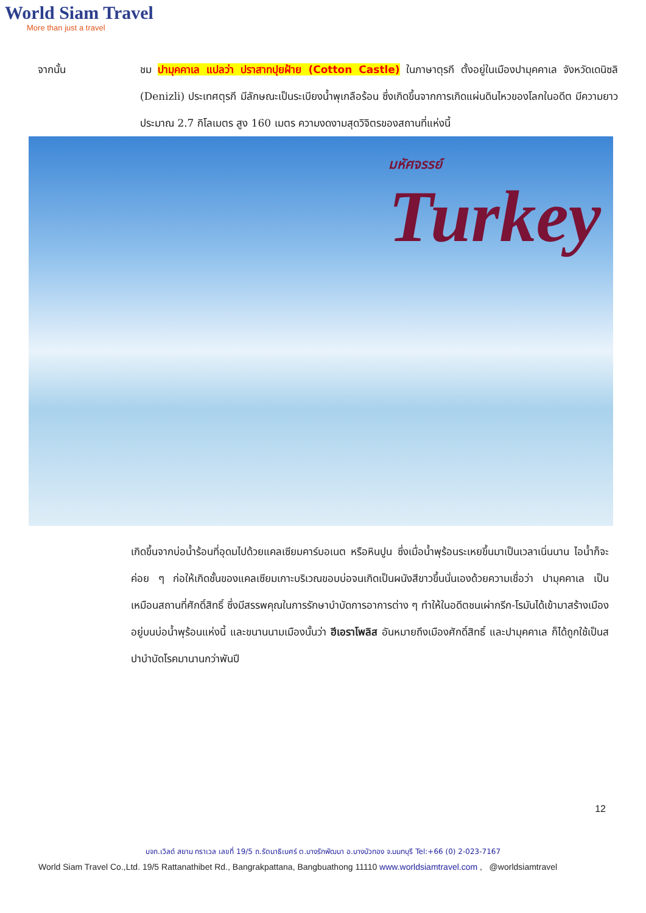World Siam Travel
More than just a travel
จากนั้น ชม ปามุคคาเล แปลว่า ปราสาทปุยฝ้าย (Cotton Castle) ในภาษาตุรกี ตั้งอยู่ในเมืองปามุคคาเล จังหวัดเดนิซลิ (Denizli) ประเทศตุรกี มีลักษณะเป็นระเบียงน้ำพุเกลือร้อน ซึ่งเกิดขึ้นจากการเกิดแผ่นดินไหวของโลกในอดีต มีความยาวประมาณ 2.7 กิโลเมตร สูง 160 เมตร ความงดงามสุดวิจิตรของสถานที่แห่งนี้
มหัศจรรย์
Turkey
เกิดขึ้นจากบ่อน้ำร้อนที่อุดมไปด้วยแคลเซียมคาร์บอเนต หรือหินปูน ซึ่งเมื่อน้ำพุร้อนระเหยขึ้นมาเป็นเวลาเนิ่นนาน ไอน้ำก็จะค่อย ๆ ก่อให้เกิดชั้นของแคลเซียมเกาะบริเวณขอบบ่อจนเกิดเป็นผนังสีขาวขึ้นนั่นเองด้วยความเชื่อว่า ปามุคคาเล เป็นเหมือนสถานที่ศักดิ์สิทธิ์ ซึ่งมีสรรพคุณในการรักษาบำบัดการอาการต่าง ๆ ทำให้ในอดีตชนเผ่ากรีก-โรมันได้เข้ามาสร้างเมืองอยู่บนบ่อน้ำพุร้อนแห่งนี้ และขนานนามเมืองนั้นว่า ฮีเอราโพลิส อันหมายถึงเมืองศักดิ์สิทธิ์ และปามุคคาเล ก็ได้ถูกใช้เป็นสปาบำบัดโรคมานานกว่าพันปี
12
บจก.เวิลด์ สยาม ทราเวล เลขที่ 19/5 ถ.รัตนาธิเบศร์ ต.บางรักพัฒนา อ.บางบัวทอง จ.นนทบุรี Tel:+66 (0) 2-023-7167
World Siam Travel Co.,Ltd. 19/5 Rattanathibet Rd., Bangrakpattana, Bangbuathong 11110 www.worldsiamtravel.com , @worldsiamtravel